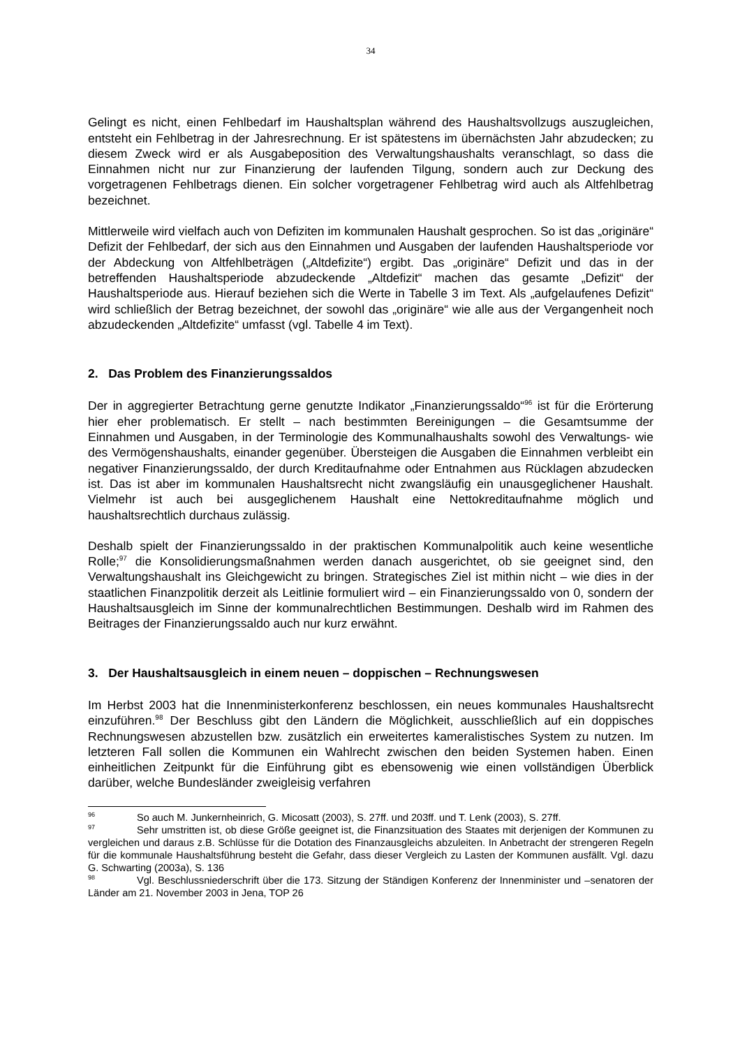34
Gelingt es nicht, einen Fehlbedarf im Haushaltsplan während des Haushaltsvollzugs auszugleichen, entsteht ein Fehlbetrag in der Jahresrechnung. Er ist spätestens im übernächsten Jahr abzudecken; zu diesem Zweck wird er als Ausgabeposition des Verwaltungshaushalts veranschlagt, so dass die Einnahmen nicht nur zur Finanzierung der laufenden Tilgung, sondern auch zur Deckung des vorgetragenen Fehlbetrags dienen. Ein solcher vorgetragener Fehlbetrag wird auch als Altfehlbetrag bezeichnet.
Mittlerweile wird vielfach auch von Defiziten im kommunalen Haushalt gesprochen. So ist das „originäre“ Defizit der Fehlbedarf, der sich aus den Einnahmen und Ausgaben der laufenden Haushaltsperiode vor der Abdeckung von Altfehlbeträgen („Altdefizite“) ergibt. Das „originäre“ Defizit und das in der betreffenden Haushaltsperiode abzudeckende „Altdefizit“ machen das gesamte „Defizit“ der Haushaltsperiode aus. Hierauf beziehen sich die Werte in Tabelle 3 im Text. Als „aufgelaufenes Defizit“ wird schließlich der Betrag bezeichnet, der sowohl das „originäre“ wie alle aus der Vergangenheit noch abzudeckenden „Altdefizite“ umfasst (vgl. Tabelle 4 im Text).
2. Das Problem des Finanzierungssaldos
Der in aggregierter Betrachtung gerne genutzte Indikator „Finanzierungssaldo“<sup>96</sup> ist für die Erörterung hier eher problematisch. Er stellt – nach bestimmten Bereinigungen – die Gesamtsumme der Einnahmen und Ausgaben, in der Terminologie des Kommunalhaushalts sowohl des Verwaltungs- wie des Vermögenshaushalts, einander gegenüber. Übersteigen die Ausgaben die Einnahmen verbleibt ein negativer Finanzierungssaldo, der durch Kreditaufnahme oder Entnahmen aus Rücklagen abzudecken ist. Das ist aber im kommunalen Haushaltsrecht nicht zwangsläufig ein unausgeglichener Haushalt. Vielmehr ist auch bei ausgeglichenem Haushalt eine Nettokreditaufnahme möglich und haushaltsrechtlich durchaus zulässig.
Deshalb spielt der Finanzierungssaldo in der praktischen Kommunalpolitik auch keine wesentliche Rolle;<sup>97</sup> die Konsolidierungsmaßnahmen werden danach ausgerichtet, ob sie geeignet sind, den Verwaltungshaushalt ins Gleichgewicht zu bringen. Strategisches Ziel ist mithin nicht – wie dies in der staatlichen Finanzpolitik derzeit als Leitlinie formuliert wird – ein Finanzierungssaldo von 0, sondern der Haushaltsausgleich im Sinne der kommunalrechtlichen Bestimmungen. Deshalb wird im Rahmen des Beitrages der Finanzierungssaldo auch nur kurz erwähnt.
3. Der Haushaltsausgleich in einem neuen – doppischen – Rechnungswesen
Im Herbst 2003 hat die Innenministerkonferenz beschlossen, ein neues kommunales Haushaltsrecht einzuführen.<sup>98</sup> Der Beschluss gibt den Ländern die Möglichkeit, ausschließlich auf ein doppisches Rechnungswesen abzustellen bzw. zusätzlich ein erweitertes kameralistisches System zu nutzen. Im letzteren Fall sollen die Kommunen ein Wahlrecht zwischen den beiden Systemen haben. Einen einheitlichen Zeitpunkt für die Einführung gibt es ebensowenig wie einen vollständigen Überblick darüber, welche Bundesländer zweigleisig verfahren
<sup>96</sup> So auch M. Junkernheinrich, G. Micosatt (2003), S. 27ff. und 203ff. und T. Lenk (2003), S. 27ff.
<sup>97</sup> Sehr umstritten ist, ob diese Größe geeignet ist, die Finanzsituation des Staates mit derjenigen der Kommunen zu vergleichen und daraus z.B. Schlüsse für die Dotation des Finanzausgleichs abzuleiten. In Anbetracht der strengeren Regeln für die kommunale Haushaltsführung besteht die Gefahr, dass dieser Vergleich zu Lasten der Kommunen ausfällt. Vgl. dazu G. Schwarting (2003a), S. 136
<sup>98</sup> Vgl. Beschlussniederschrift über die 173. Sitzung der Ständigen Konferenz der Innenminister und –senatoren der Länder am 21. November 2003 in Jena, TOP 26